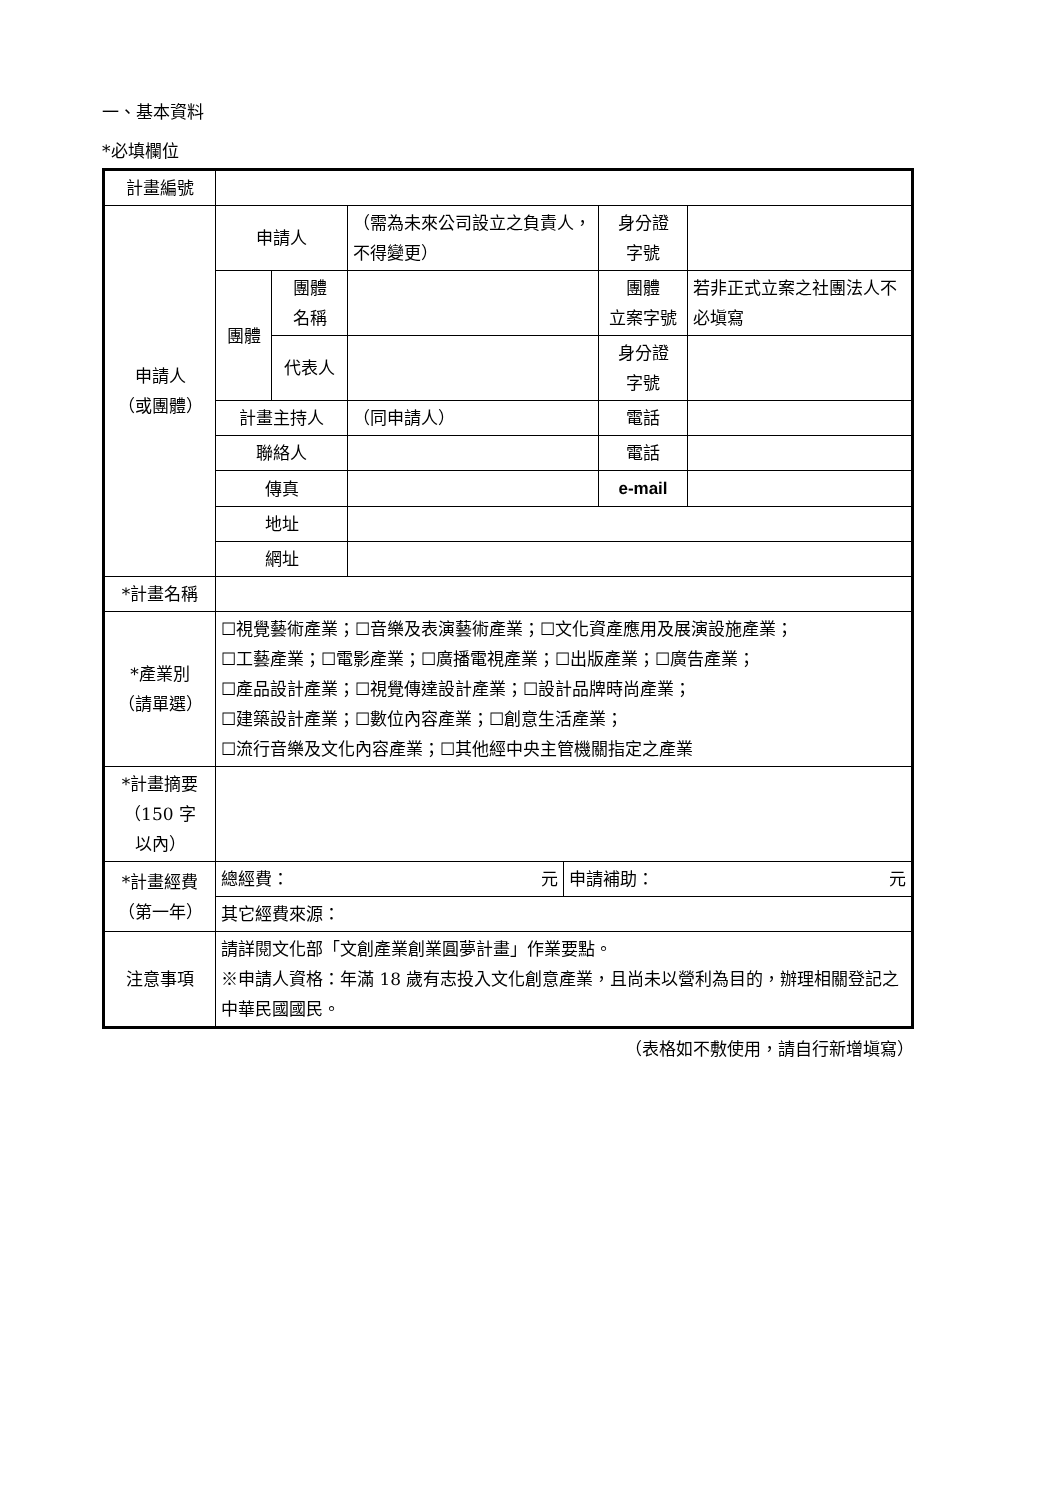一、基本資料
*必填欄位
| 計畫編號 | | | | | |
| 申請人 （或團體） | 申請人 | | （需為未來公司設立之負責人，不得變更） | 身分證 字號 | |
| | 團體 | 團體 名稱 | | 團體 立案字號 | 若非正式立案之社團法人不必塡寫 |
| | | 代表人 | | 身分證 字號 | |
| | 計畫主持人 | | （同申請人） | 電話 | |
| | 聯絡人 | | | 電話 | |
| | 傳真 | | | e-mail | |
| | 地址 | | | | |
| | 網址 | | | | |
| *計畫名稱 | | | | | |
| *產業別 （請單選） | ☐視覺藝術產業；☐音樂及表演藝術產業；☐文化資產應用及展演設施產業； ☐工藝產業；☐電影產業；☐廣播電視產業；☐出版產業；☐廣告產業； ☐產品設計產業；☐視覺傳達設計產業；☐設計品牌時尚產業； ☐建築設計產業；☐數位內容產業；☐創意生活產業； ☐流行音樂及文化內容產業；☐其他經中央主管機關指定之產業 | | | | |
| *計畫摘要 （150 字 以內） | | | | | |
| *計畫經費 （第一年） | / 總經費： 元 / 申請補助： 元 / | | | | |
| | 其它經費來源： | | | | |
| 注意事項 | 請詳閱文化部「文創產業創業圓夢計畫」作業要點。 ※申請人資格：年滿 18 歲有志投入文化創意產業，且尚未以營利為目的，辦理相關登記之中華民國國民。 | | | | |
（表格如不敷使用，請自行新增塡寫）